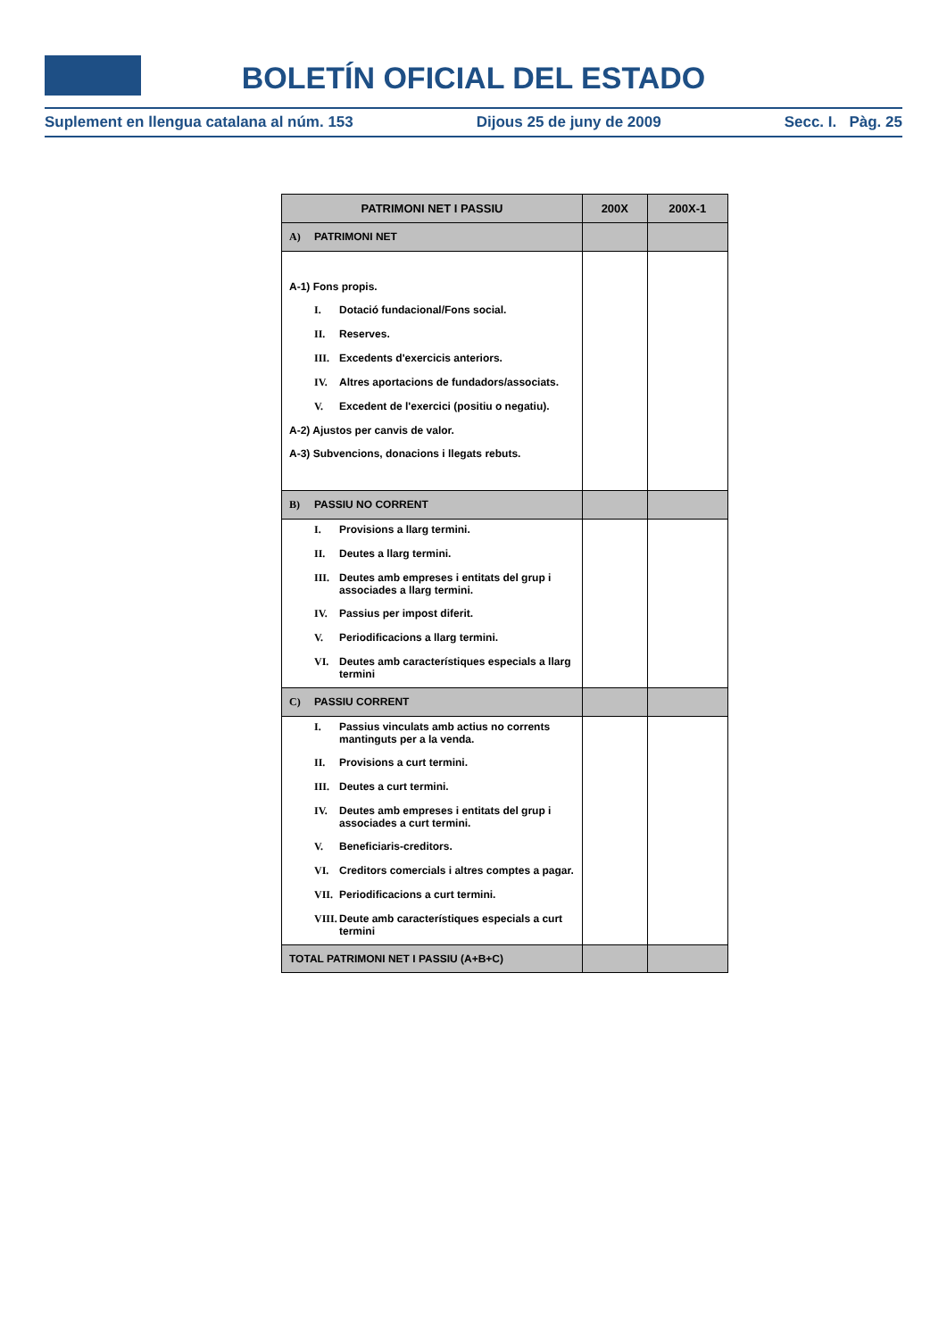BOLETÍN OFICIAL DEL ESTADO
Suplement en llengua catalana al núm. 153 Dijous 25 de juny de 2009 Secc. I. Pàg. 25
| PATRIMONI NET I PASSIU | 200X | 200X-1 |
| --- | --- | --- |
| A) PATRIMONI NET | | |
| A-1) Fons propis. I. Dotació fundacional/Fons social. II. Reserves. III. Excedents d'exercicis anteriors. IV. Altres aportacions de fundadors/associats. V. Excedent de l'exercici (positiu o negatiu). A-2) Ajustos per canvis de valor. A-3) Subvencions, donacions i llegats rebuts. | | |
| B) PASSIU NO CORRENT | | |
| I. Provisions a llarg termini. II. Deutes a llarg termini. III. Deutes amb empreses i entitats del grup i associades a llarg termini. IV. Passius per impost diferit. V. Periodificacions a llarg termini. VI. Deutes amb característiques especials a llarg termini | | |
| C) PASSIU CORRENT | | |
| I. Passius vinculats amb actius no corrents mantinguts per a la venda. II. Provisions a curt termini. III. Deutes a curt termini. IV. Deutes amb empreses i entitats del grup i associades a curt termini. V. Beneficiaris-creditors. VI. Creditors comercials i altres comptes a pagar. VII. Periodificacions a curt termini. VIII. Deute amb característiques especials a curt termini | | |
| TOTAL PATRIMONI NET I PASSIU (A+B+C) | | |